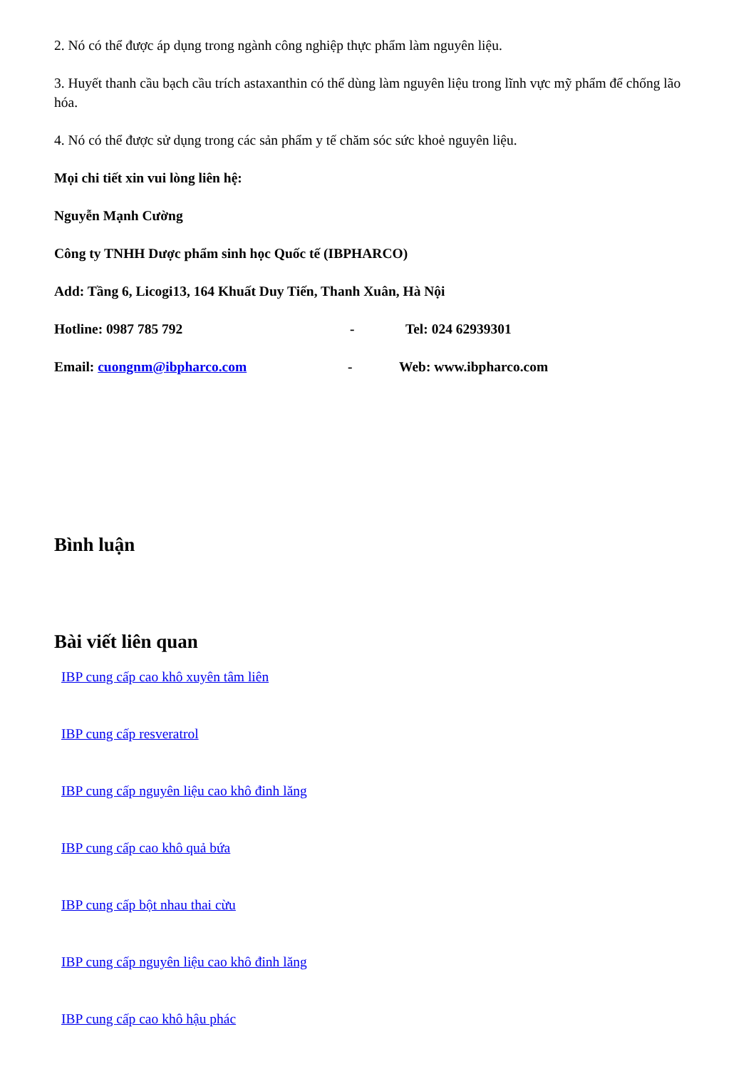2. Nó có thể được áp dụng trong ngành công nghiệp thực phẩm làm nguyên liệu.
3. Huyết thanh cầu bạch cầu trích astaxanthin có thể dùng làm nguyên liệu trong lĩnh vực mỹ phẩm để chống lão hóa.
4. Nó có thể được sử dụng trong các sản phẩm y tế chăm sóc sức khoẻ nguyên liệu.
Mọi chi tiết xin vui lòng liên hệ:
Nguyễn Mạnh Cường
Công ty TNHH Dược phẩm sinh học Quốc tế (IBPHARCO)
Add: Tầng 6, Licogi13, 164 Khuất Duy Tiến, Thanh Xuân, Hà Nội
Hotline: 0987 785 792 - Tel: 024 62939301
Email: cuongnm@ibpharco.com - Web: www.ibpharco.com
Bình luận
Bài viết liên quan
IBP cung cấp cao khô xuyên tâm liên
IBP cung cấp resveratrol
IBP cung cấp nguyên liệu cao khô đinh lăng
IBP cung cấp cao khô quả bứa
IBP cung cấp bột nhau thai cừu
IBP cung cấp nguyên liệu cao khô đinh lăng
IBP cung cấp cao khô hậu phác